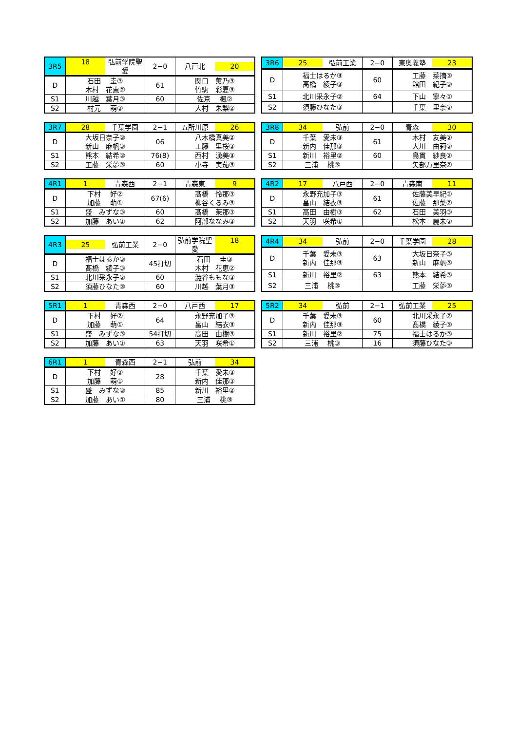| 3R5 | 18 弘前学院聖愛 | 2−0 | 八戸北 20 |
| D | 石田 圭③ 木村 花恵② | 61 | 関口 薫乃③ 竹駒 彩夏③ |
| S1 | 川越 葉月③ | 60 | 佐京 楓② |
| S2 | 村元 萌② | | 大村 朱梨② |
| 3R6 | 25 弘前工業 | 2−0 | 東奥義塾 23 |
| D | 福士はるか③ 髙橋 綾子③ | 60 | 工藤 菜摘③ 舘田 紀子③ |
| S1 | 北川采永子② | 64 | 下山 寧々① |
| S2 | 須藤ひなた③ | | 千葉 里奈② |
| 3R7 | 28 千葉学園 | 2−1 | 五所川原 26 |
| D | 大坂日奈子③ 新山 麻帆③ | 06 | 八木橋真美② 工藤 里桜③ |
| S1 | 熊本 結希③ | 76(8) | 西村 湧美③ |
| S2 | 工藤 栄夢③ | 60 | 小寺 実茄③ |
| 3R8 | 34 弘前 | 2−0 | 青森 30 |
| D | 千葉 愛未③ 新内 佳那③ | 61 | 木村 友美② 大川 由莉② |
| S1 | 新川 裕里② | 60 | 島貫 紗良② |
| S2 | 三浦 桃③ | | 矢部万里奈② |
| 4R1 | 1 青森西 | 2−1 | 青森東 9 |
| D | 下村 好② 加藤 萌① | 67(6) | 髙橋 怜那③ 柳谷くるみ③ |
| S1 | 盛 みずな③ | 60 | 髙橋 茉那③ |
| S2 | 加藤 あい① | 62 | 阿部ななみ③ |
| 4R2 | 17 八戸西 | 2−0 | 青森南 11 |
| D | 永野充加子③ 畠山 結衣③ | 61 | 佐藤美早紀② 佐藤 那菜② |
| S1 | 高田 由樹③ | 62 | 石田 美羽③ |
| S2 | 天羽 咲希① | | 松本 麗未② |
| 4R3 | 25 弘前工業 | 2−0 | 弘前学院聖愛 18 |
| D | 福士はるか③ 髙橋 綾子③ | 45打切 | 石田 圭③ 木村 花恵② |
| S1 | 北川采永子② | 60 | 澁谷ももな③ |
| S2 | 須藤ひなた③ | 60 | 川越 葉月③ |
| 4R4 | 34 弘前 | 2−0 | 千葉学園 28 |
| D | 千葉 愛未③ 新内 佳那③ | 63 | 大坂日奈子③ 新山 麻帆③ |
| S1 | 新川 裕里② | 63 | 熊本 結希③ |
| S2 | 三浦 桃③ | | 工藤 栄夢③ |
| 5R1 | 1 青森西 | 2−0 | 八戸西 17 |
| D | 下村 好② 加藤 萌① | 64 | 永野充加子③ 畠山 結衣③ |
| S1 | 盛 みずな③ | 54打切 | 高田 由樹③ |
| S2 | 加藤 あい① | 63 | 天羽 咲希① |
| 5R2 | 34 弘前 | 2−1 | 弘前工業 25 |
| D | 千葉 愛未③ 新内 佳那③ | 60 | 北川采永子② 髙橋 綾子③ |
| S1 | 新川 裕里② | 75 | 福士はるか③ |
| S2 | 三浦 桃③ | 16 | 須藤ひなた③ |
| 6R1 | 1 青森西 | 2−1 | 弘前 34 |
| D | 下村 好② 加藤 萌① | 28 | 千葉 愛未③ 新内 佳那③ |
| S1 | 盛 みずな③ | 85 | 新川 裕里② |
| S2 | 加藤 あい① | 80 | 三浦 桃③ |